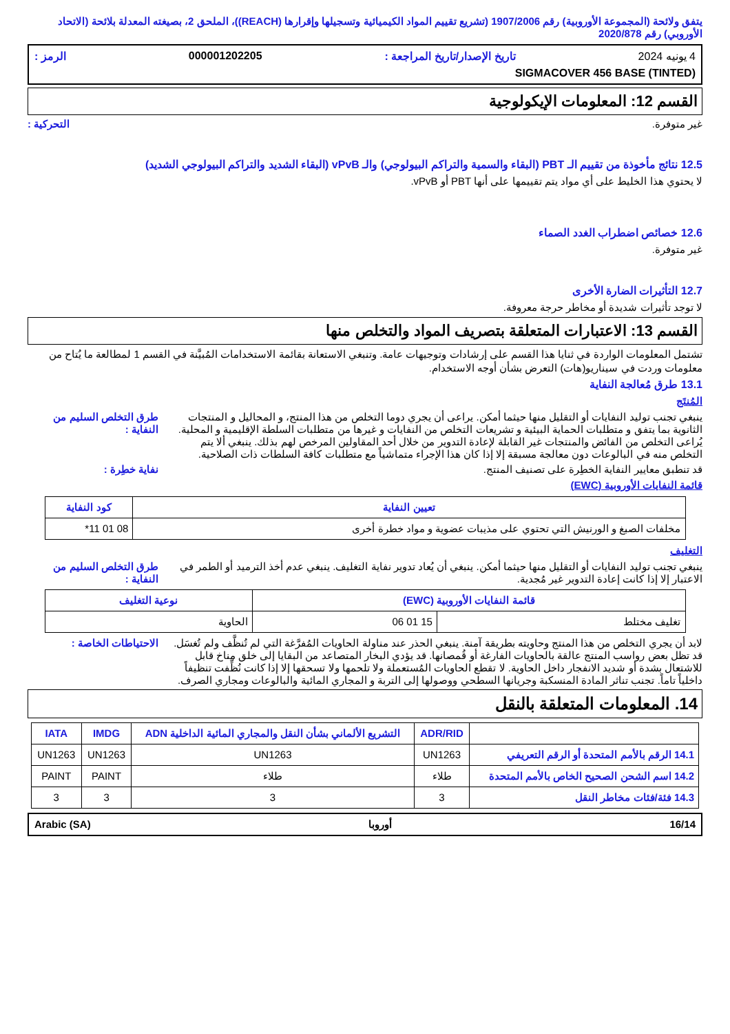يتفق ولائحة (المجموعة الأوروبية) رقم 1907/2006 (تشريع تقييم المواد الكيميائية وتسجيلها وإقرارها (REACH))، الملحق 2، بصيغته المعدلة بلائحة (الاتحاد الأوروبي) رقم 2020/878
4 يونيه 2024 تاريخ الإصدار/تاريخ المراجعة : 000001202205 الرمز :
SIGMACOVER 456 BASE (TINTED)
القسم 12: المعلومات الإيكولوجية
غير متوفرة. التحركية :
12.5 نتائج مأخوذة من تقييم الـ PBT (البقاء والسمية والتراكم البيولوجي) والـ vPvB (البقاء الشديد والتراكم البيولوجي الشديد)
لا يحتوي هذا الخليط على أي مواد يتم تقييمها على أنها PBT أو vPvB.
12.6 خصائص اضطراب الغدد الصماء
غير متوفرة.
12.7 التأثيرات الضارة الأخرى
لا توجد تأثيرات شديدة أو مخاطر حرجة معروفة.
القسم 13: الاعتبارات المتعلقة بتصريف المواد والتخلص منها
تشتمل المعلومات الواردة في ثنايا هذا القسم على إرشادات وتوجيهات عامة. وتنبغي الاستعانة بقائمة الاستخدامات المُبيَّنة في القسم 1 لمطالعة ما يُتاح من معلومات وردت في سيناريو(هات) التعرض بشأن أوجه الاستخدام.
13.1 طرق مُعالجة النفاية
المُنتَج
ينبغي تجنب توليد النفايات أو التقليل منها حيثما أمكن. يراعى أن يجري دوما التخلص من هذا المنتج، و المحاليل و المنتجات الثانوية بما يتفق و متطلبات الحماية البيئية و تشريعات التخلص من النفايات و غيرها من متطلبات السلطة الإقليمية و المحلية. يُراعى التخلص من الفائض والمنتجات غير القابلة لإعادة التدوير من خلال أحد المقاولين المرخص لهم بذلك. ينبغي ألا يتم التخلص منه في البالوعات دون معالجة مسبقة إلا إذا كان هذا الإجراء متماشياً مع متطلبات كافة السلطات ذات الصلاحية. طرق التخلص السليم من النفاية :
قد تنطبق معايير النفاية الخطِرة على تصنيف المنتج. نفاية خطِرة :
قائمة النفايات الأوروبية (EWC)
| تعيين النفاية | كود النفاية |
| --- | --- |
| مخلفات الصبغ و الورنيش التي تحتوي على مذيبات عضوية و مواد خطرة أخرى | 08 01 11* |
التغليف
ينبغي تجنب توليد النفايات أو التقليل منها حيثما أمكن. ينبغي أن يُعاد تدوير نفاية التغليف. ينبغي عدم أخذ الترميد أو الطمر في الاعتبار إلا إذا كانت إعادة التدوير غير مُجدية. طرق التخلص السليم من النفاية :
| قائمة النفايات الأوروبية (EWC) | | نوعية التغليف |
| --- | --- | --- |
| تغليف مختلط | 15 01 06 | الحاوية |
لابد أن يجري التخلص من هذا المنتج وحاويته بطريقة آمنة. ينبغي الحذر عند مناولة الحاويات المُفرَّغة التي لم تُنظَّف ولم تُغسَل. قد تظل بعض رواسب المنتج عالقة بالحاويات الفارغة أو قُمصانها. قد يؤدي البخار المتصاعد من البقايا إلى خلق مناخ قابل للاشتعال بشدة أو شديد الانفجار داخل الحاوية. لا تقطع الحاويات المُستعملة ولا تلحمها ولا تسحقها إلا إذا كانت نُظِّفت تنظيفاً داخلياً تاماً. تجنب تناثر المادة المنسكبة وجريانها السطحي ووصولها إلى التربة و المجاري المائية والبالوعات ومجاري الصرف. الاحتياطات الخاصة :
14. المعلومات المتعلقة بالنقل
| | ADR/RID | التشريع الألماني بشأن النقل والمجاري المائية الداخلية ADN | IMDG | IATA |
| --- | --- | --- | --- | --- |
| 14.1 الرقم بالأمم المتحدة أو الرقم التعريفي | UN1263 | UN1263 | UN1263 | UN1263 |
| 14.2 اسم الشحن الصحيح الخاص بالأمم المتحدة | طلاء | طلاء | PAINT | PAINT |
| 14.3 فئة/فئات مخاطر النقل | 3 | 3 | 3 | 3 |
Arabic (SA) أوروبا 16/14